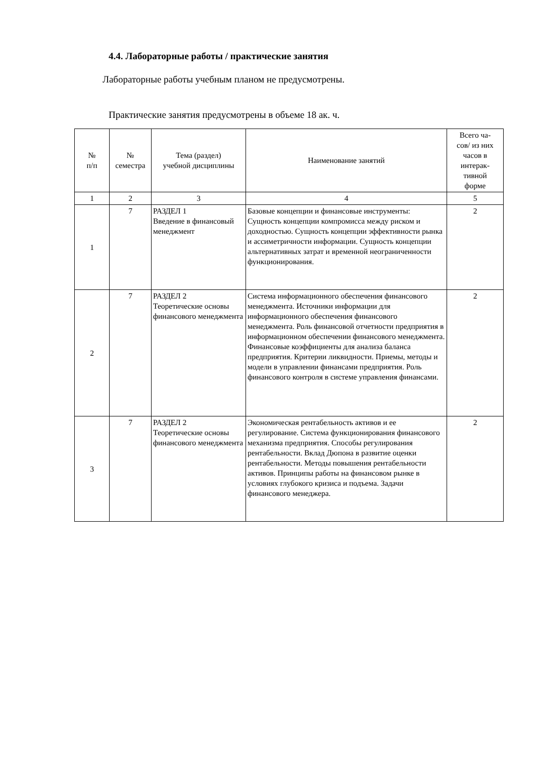4.4. Лабораторные работы / практические занятия
Лабораторные работы учебным планом не предусмотрены.
Практические занятия предусмотрены в объеме 18 ак. ч.
| № п/п | № семестра | Тема (раздел) учебной дисциплины | Наименование занятий | Всего ча- сов/ из них часов в интерак- тивной форме |
| --- | --- | --- | --- | --- |
| 1 | 2 | 3 | 4 | 5 |
| 1 | 7 | РАЗДЕЛ 1 Введение в финансовый менеджмент | Базовые концепции и финансовые инструменты: Сущность концепции компромисса между риском и доходностью. Сущность концепции эффективности рынка и ассиметричности информации. Сущность концепции альтернативных затрат и временной неограниченности функционирования. | 2 |
| 2 | 7 | РАЗДЕЛ 2 Теоретические основы финансового менеджмента | Система информационного обеспечения финансового менеджмента. Источники информации для информационного обеспечения финансового менеджмента. Роль финансовой отчетности предприятия в информационном обеспечении финансового менеджмента. Финансовые коэффициенты для анализа баланса предприятия. Критерии ликвидности. Приемы, методы и модели в управлении финансами предприятия. Роль финансового контроля в системе управления финансами. | 2 |
| 3 | 7 | РАЗДЕЛ 2 Теоретические основы финансового менеджмента | Экономическая рентабельность активов и ее регулирование. Система функционирования финансового механизма предприятия. Способы регулирования рентабельности. Вклад Дюпона в развитие оценки рентабельности. Методы повышения рентабельности активов. Принципы работы на финансовом рынке в условиях глубокого кризиса и подъема. Задачи финансового менеджера. | 2 |